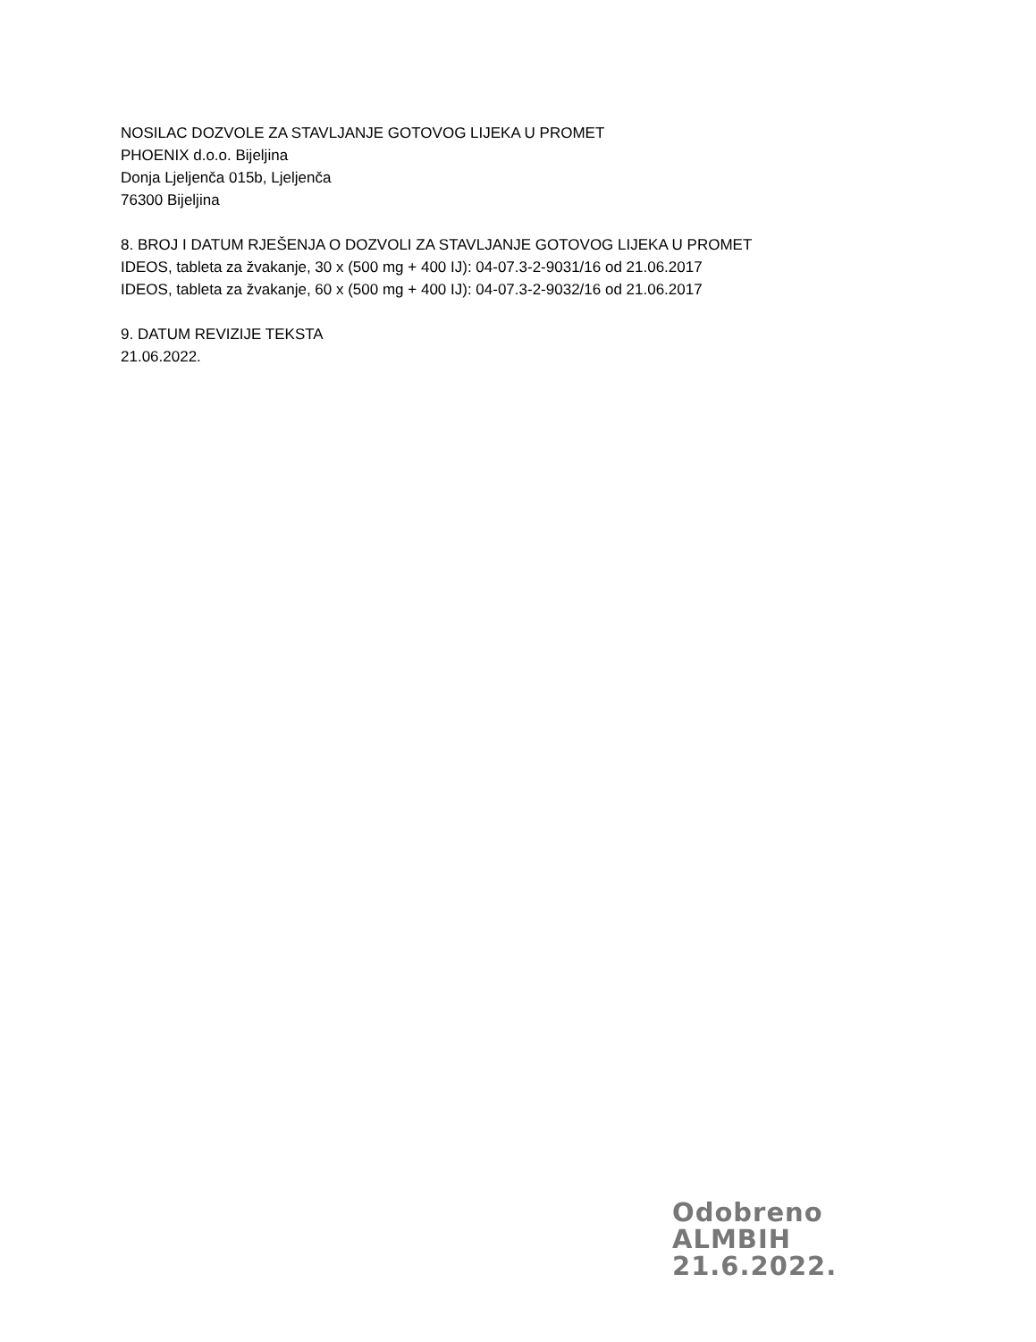NOSILAC DOZVOLE ZA STAVLJANJE GOTOVOG LIJEKA U PROMET
PHOENIX d.o.o. Bijeljina
Donja Ljeljenča 015b, Ljeljenča
76300 Bijeljina
8. BROJ I DATUM RJEŠENJA O DOZVOLI ZA STAVLJANJE GOTOVOG LIJEKA U PROMET
IDEOS, tableta za žvakanje, 30 x (500 mg + 400 IJ): 04-07.3-2-9031/16 od 21.06.2017
IDEOS, tableta za žvakanje, 60 x (500 mg + 400 IJ): 04-07.3-2-9032/16 od 21.06.2017
9. DATUM REVIZIJE TEKSTA
21.06.2022.
Odobreno
ALMBIH
21.6.2022.